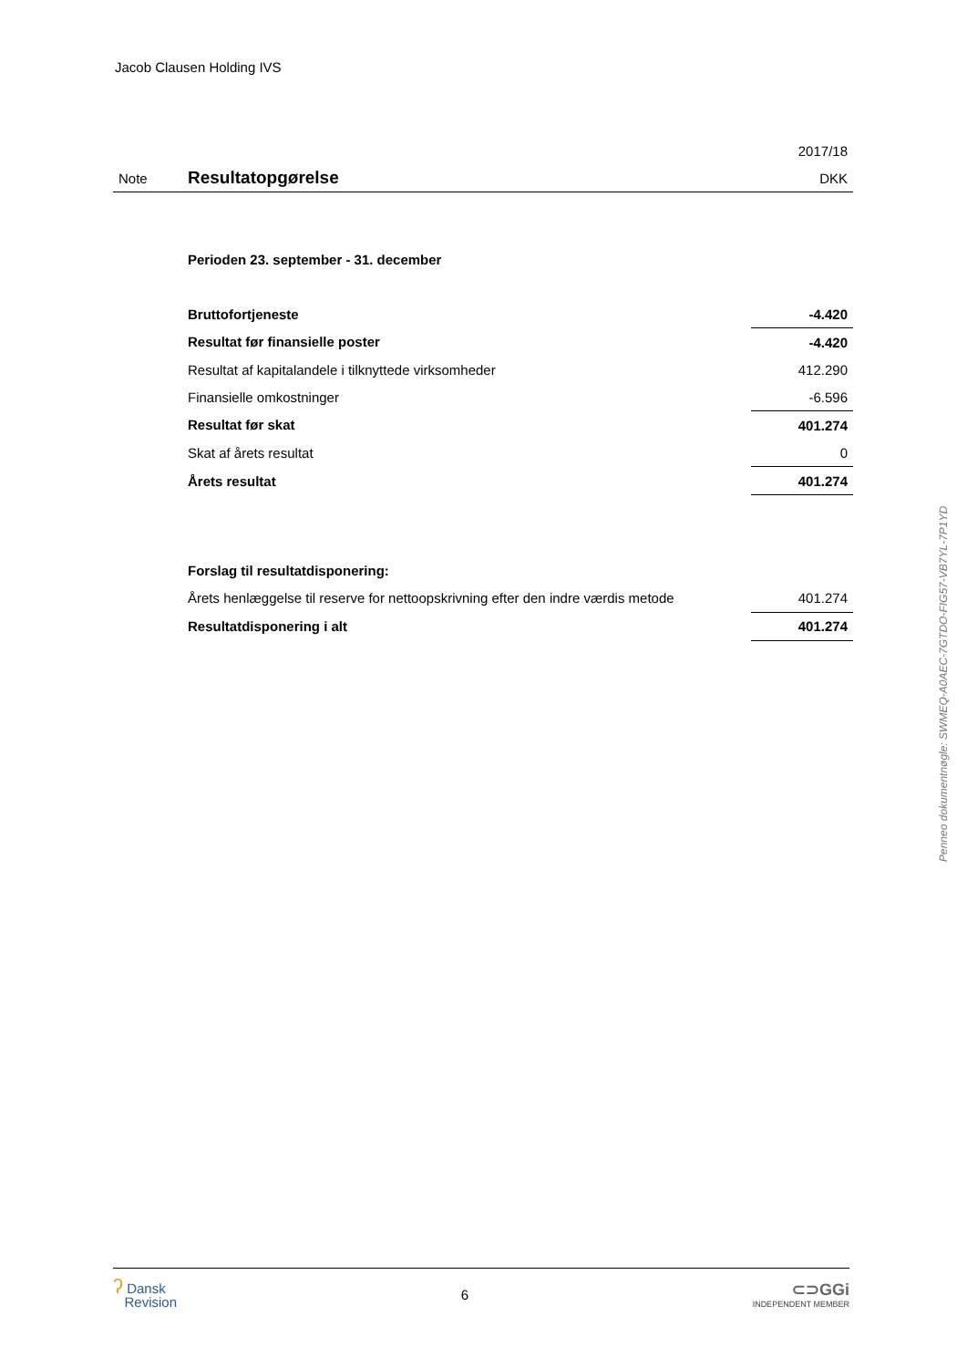Jacob Clausen Holding IVS
| | | 2017/18 |
| Note | Resultatopgørelse | DKK |
| | Perioden 23. september - 31. december | |
| | Bruttofortjeneste | -4.420 |
| | Resultat før finansielle poster | -4.420 |
| | Resultat af kapitalandele i tilknyttede virksomheder | 412.290 |
| | Finansielle omkostninger | -6.596 |
| | Resultat før skat | 401.274 |
| | Skat af årets resultat | 0 |
| | Årets resultat | 401.274 |
| | Forslag til resultatdisponering: | |
| | Årets henlæggelse til reserve for nettoopskrivning efter den indre værdis metode | 401.274 |
| | Resultatdisponering i alt | 401.274 |
Penneo dokumentnøgle: SWMEQ-A0AEC-7GTDO-FIG57-VB7YL-7P1YD
ʔ Dansk
Revision
6
⊂⊃GGi
INDEPENDENT MEMBER